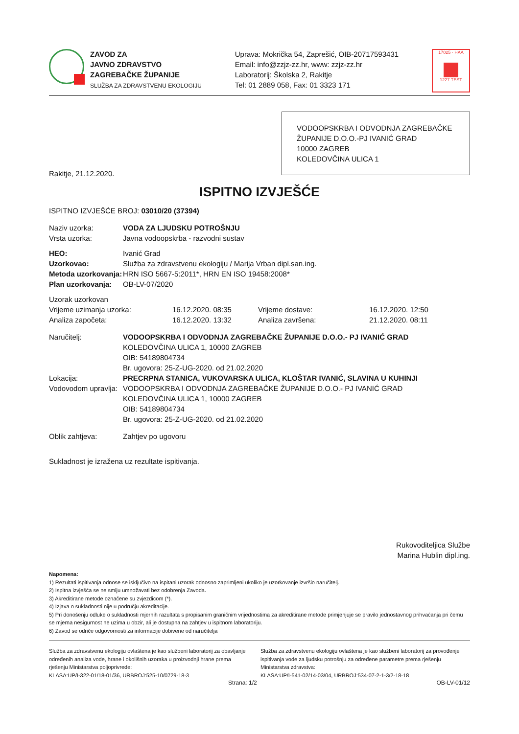ZAVOD ZA
JAVNO ZDRAVSTVO
ZAGREBAČKE ŽUPANIJE
SLUŽBA ZA ZDRAVSTVENU EKOLOGIJU
Uprava: Mokrička 54, Zaprešić, OIB-20717593431
Email: info@zzjz-zz.hr, www: zzjz-zz.hr
Laboratorij: Školska 2, Rakitje
Tel: 01 2889 058, Fax: 01 3323 171
17025 · HAA
1227 TEST
VODOOPSKRBA I ODVODNJA ZAGREBAČKE ŽUPANIJE D.O.O.-PJ IVANIĆ GRAD
10000 ZAGREB
KOLEDOVČINA ULICA 1
Rakitje, 21.12.2020.
ISPITNO IZVJEŠĆE
ISPITNO IZVJEŠĆE BROJ: 03010/20 (37394)
Naziv uzorka: VODA ZA LJUDSKU POTROŠNJU
Vrsta uzorka: Javna vodoopskrba - razvodni sustav
HEO: Ivanić Grad
Uzorkovao: Služba za zdravstvenu ekologiju / Marija Vrban dipl.san.ing.
Metoda uzorkovanja: HRN ISO 5667-5:2011*, HRN EN ISO 19458:2008*
Plan uzorkovanja: OB-LV-07/2020
Uzorak uzorkovan
Vrijeme uzimanja uzorka: 16.12.2020. 08:35 Vrijeme dostave: 16.12.2020. 12:50 Analiza započeta: 16.12.2020. 13:32 Analiza završena: 21.12.2020. 08:11
Naručitelj: VODOOPSKRBA I ODVODNJA ZAGREBAČKE ŽUPANIJE D.O.O.- PJ IVANIĆ GRAD
KOLEDOVČINA ULICA 1, 10000 ZAGREB
OIB: 54189804734
Br. ugovora: 25-Z-UG-2020. od 21.02.2020
Lokacija: PRECRPNA STANICA, VUKOVARSKA ULICA, KLOŠTAR IVANIĆ, SLAVINA U KUHINJI
Vodovodom upravlja: VODOOPSKRBA I ODVODNJA ZAGREBAČKE ŽUPANIJE D.O.O.- PJ IVANIĆ GRAD
KOLEDOVČINA ULICA 1, 10000 ZAGREB
OIB: 54189804734
Br. ugovora: 25-Z-UG-2020. od 21.02.2020
Oblik zahtjeva: Zahtjev po ugovoru
Sukladnost je izražena uz rezultate ispitivanja.
Rukovoditeljica Službe
Marina Hublin dipl.ing.
Napomena:
1) Rezultati ispitivanja odnose se isključivo na ispitani uzorak odnosno zaprimljeni ukoliko je uzorkovanje izvršio naručitelj.
2) Ispitna izvješća se ne smiju umnožavati bez odobrenja Zavoda.
3) Akreditirane metode označene su zvjezdicom (*).
4) Izjava o sukladnosti nije u području akreditacije.
5) Pri donošenju odluke o sukladnosti mjernih razultata s propisanim graničnim vrijednostima za akreditirane metode primjenjuje se pravilo jednostavnog prihvaćanja pri čemu se mjerna nesigurnost ne uzima u obzir, ali je dostupna na zahtjev u ispitnom laboratoriju.
6) Zavod se odriče odgovornosti za informacije dobivene od naručitelja
Služba za zdravstvenu ekologiju ovlaštena je kao službeni laboratorij za obavljanje određenih analiza vode, hrane i okolišnih uzoraka u proizvodnji hrane prema rješenju Ministarstva poljoprivrede:
KLASA:UP/I-322-01/18-01/36, URBROJ:525-10/0729-18-3
Služba za zdravstvenu ekologiju ovlaštena je kao službeni laboratorij za provođenje ispitivanja vode za ljudsku potrošnju za određene parametre prema rješenju Ministarstva zdravstva:
KLASA:UP/I-541-02/14-03/04, URBROJ:534-07-2-1-3/2-18-18
Strana: 1/2 OB-LV-01/12